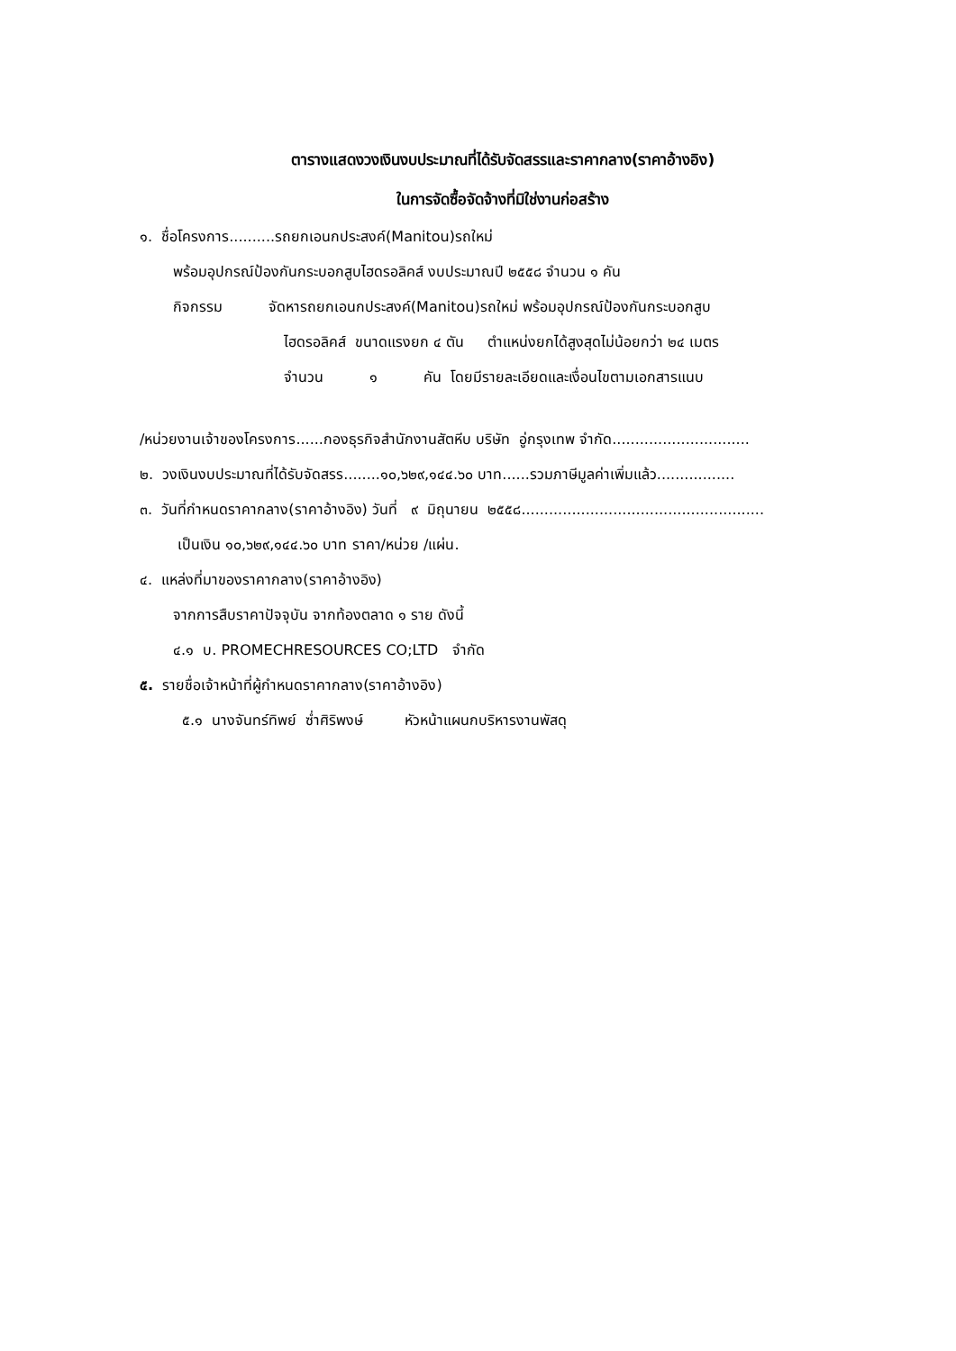ตารางแสดงวงเงินงบประมาณที่ได้รับจัดสรรและราคากลาง(ราคาอ้างอิง)
ในการจัดซื้อจัดจ้างที่มิใช่งานก่อสร้าง
๑. ชื่อโครงการ..........รถยกเอนกประสงค์(Manitou)รถใหม่
พร้อมอุปกรณ์ป้องกันกระบอกสูบไฮดรอลิคส์ งบประมาณปี ๒๕๕๘ จำนวน ๑ คัน
กิจกรรม จัดหารถยกเอนกประสงค์(Manitou)รถใหม่ พร้อมอุปกรณ์ป้องกันกระบอกสูบ
ไฮดรอลิคส์ ขนาดแรงยก ๔ ตัน ตำแหน่งยกได้สูงสุดไม่น้อยกว่า ๒๔ เมตร
จำนวน ๑ คัน โดยมีรายละเอียดและเงื่อนไขตามเอกสารแนบ
/หน่วยงานเจ้าของโครงการ......กองธุรกิจสำนักงานสัตหีบ บริษัท อู่กรุงเทพ จำกัด..............................
๒. วงเงินงบประมาณที่ได้รับจัดสรร........๑๐,๖๒๙,๑๔๔.๖๐ บาท......รวมภาษีมูลค่าเพิ่มแล้ว.................
๓. วันที่กำหนดราคากลาง(ราคาอ้างอิง) วันที่ ๙ มิถุนายน ๒๕๕๘.....................................................
เป็นเงิน ๑๐,๖๒๙,๑๔๔.๖๐ บาท ราคา/หน่วย /แผ่น.
๔. แหล่งที่มาของราคากลาง(ราคาอ้างอิง)
จากการสืบราคาปัจจุบัน จากท้องตลาด ๑ ราย ดังนี้
๔.๑ บ. PROMECHRESOURCES CO;LTD จำกัด
๕. รายชื่อเจ้าหน้าที่ผู้กำหนดราคากลาง(ราคาอ้างอิง)
๕.๑ นางจันทร์ทิพย์ ซ่ำศิริพงษ์ หัวหน้าแผนกบริหารงานพัสดุ